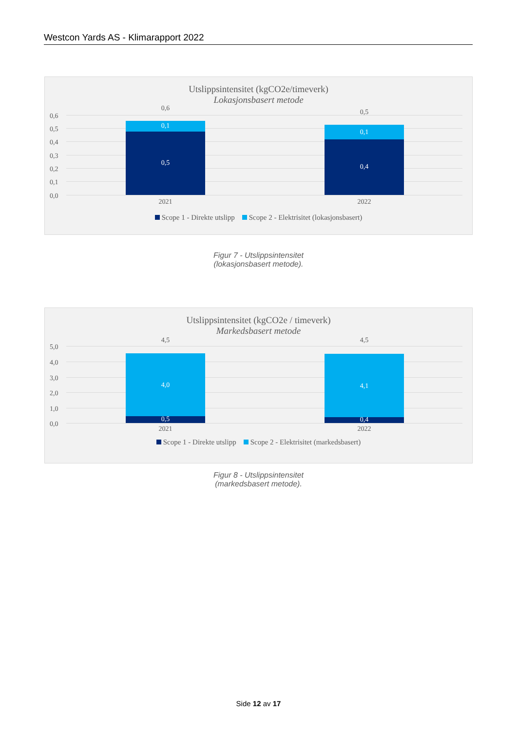Westcon Yards AS - Klimarapport 2022
Utslippsintensitet (kgCO2e/timeverk)
Lokasjonsbasert metode
0,6
0,5
0,4
0,3
0,2
0,1
0,0
0,6
0,1
0,5
0,5
0,1
0,4
2021 2022
Scope 1 - Direkte utslipp Scope 2 - Elektrisitet (lokasjonsbasert)
Figur 7 - Utslippsintensitet
(lokasjonsbasert metode).
Utslippsintensitet (kgCO2e / timeverk)
Markedsbasert metode
5,0
4,0
3,0
2,0
1,0
0,0
4,5
4,0
0,5
4,5
4,1
0,4
2021 2022
Scope 1 - Direkte utslipp Scope 2 - Elektrisitet (markedsbasert)
Figur 8 - Utslippsintensitet
(markedsbasert metode).
Side 12 av 17